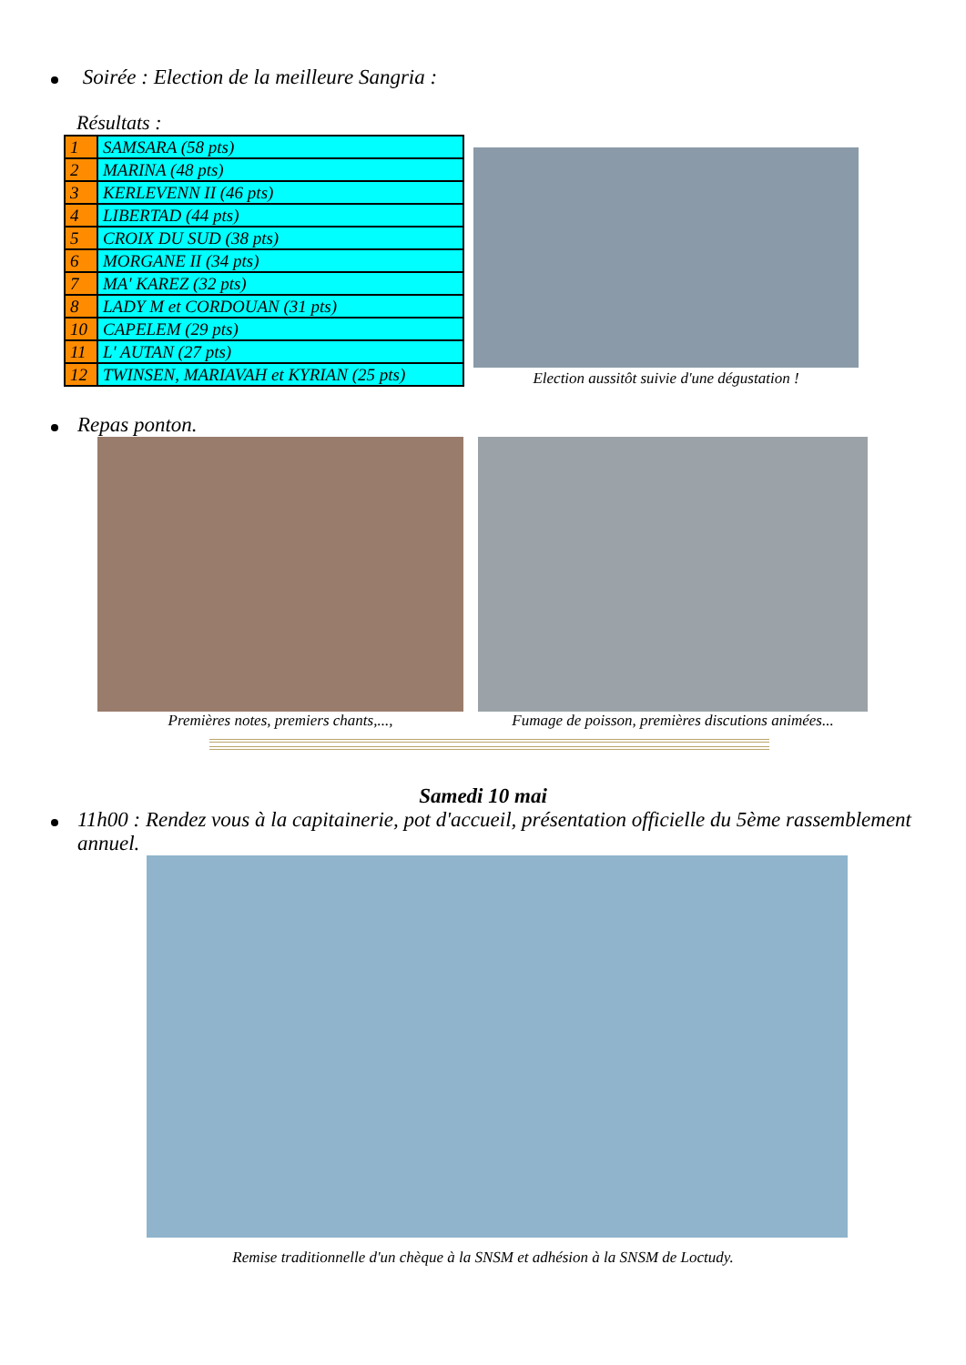Soirée : Election de la meilleure Sangria :
Résultats :
| 1 | SAMSARA (58 pts) |
| 2 | MARINA (48 pts) |
| 3 | KERLEVENN II (46 pts) |
| 4 | LIBERTAD (44 pts) |
| 5 | CROIX DU SUD (38 pts) |
| 6 | MORGANE II (34 pts) |
| 7 | MA' KAREZ (32 pts) |
| 8 | LADY M et CORDOUAN (31 pts) |
| 10 | CAPELEM (29 pts) |
| 11 | L' AUTAN (27 pts) |
| 12 | TWINSEN, MARIAVAH et KYRIAN (25 pts) |
Election aussitôt suivie d'une dégustation !
Repas ponton.
Premières notes, premiers chants,...,
Fumage de poisson, premières discutions animées...
Samedi 10 mai
11h00 : Rendez vous à la capitainerie, pot d'accueil, présentation officielle du 5ème rassemblement annuel.
Remise traditionnelle d'un chèque à la SNSM et adhésion à la SNSM de Loctudy.